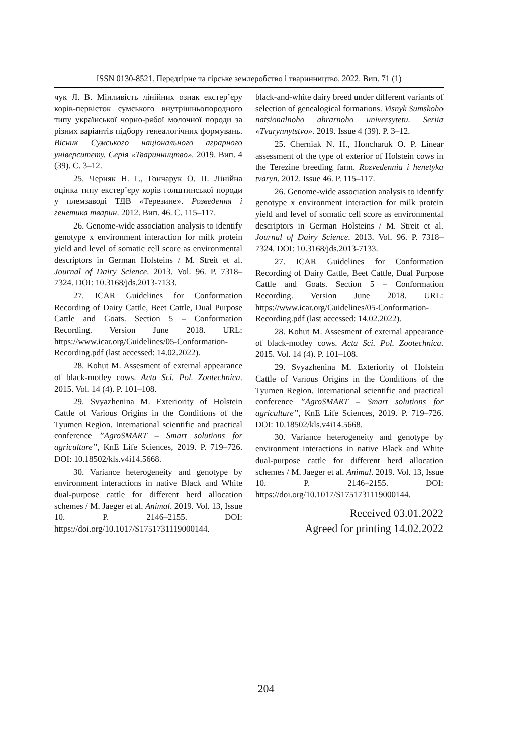ISSN 0130-8521. Передгірне та гірське землеробство і тваринництво. 2022. Вип. 71 (1)
чук Л. В. Мінливість лінійних ознак екстер’єру корів-первісток сумського внутрішньопородного типу української чорно-рябої молочної породи за різних варіантів підбору генеалогічних формувань. Вісник Сумського національного аграрного університету. Серія «Тваринництво». 2019. Вип. 4 (39). С. 3–12.
25. Черняк Н. Г., Гончарук О. П. Лінійна оцінка типу екстер’єру корів голштинської породи у племзаводі ТДВ «Терезине». Розведення і генетика тварин. 2012. Вип. 46. С. 115–117.
26. Genome-wide association analysis to identify genotype x environment interaction for milk protein yield and level of somatic cell score as environmental descriptors in German Holsteins / M. Streit et al. Journal of Dairy Science. 2013. Vol. 96. P. 7318–7324. DOI: 10.3168/jds.2013-7133.
27. ICAR Guidelines for Conformation Recording of Dairy Cattle, Beet Cattle, Dual Purpose Cattle and Goats. Section 5 – Conformation Recording. Version June 2018. URL: https://www.icar.org/Guidelines/05-Conformation-Recording.pdf (last accessed: 14.02.2022).
28. Kohut M. Assesment of external appearance of black-motley cows. Acta Sci. Pol. Zootechnica. 2015. Vol. 14 (4). P. 101–108.
29. Svyazhenina M. Exteriority of Holstein Cattle of Various Origins in the Conditions of the Tyumen Region. International scientific and practical conference ”AgroSMART – Smart solutions for agriculture”, KnE Life Sciences, 2019. P. 719–726. DOI: 10.18502/kls.v4i14.5668.
30. Variance heterogeneity and genotype by environment interactions in native Black and White dual-purpose cattle for different herd allocation schemes / M. Jaeger et al. Animal. 2019. Vol. 13, Issue 10. P. 2146–2155. DOI: https://doi.org/10.1017/S1751731119000144.
black-and-white dairy breed under different variants of selection of genealogical formations. Visnyk Sumskoho natsionalnoho ahrarnoho universytetu. Seriia «Tvarynnytstvo». 2019. Issue 4 (39). P. 3–12.
25. Cherniak N. H., Honcharuk O. P. Linear assessment of the type of exterior of Holstein cows in the Terezine breeding farm. Rozvedennia i henetyka tvaryn. 2012. Issue 46. P. 115–117.
26. Genome-wide association analysis to identify genotype x environment interaction for milk protein yield and level of somatic cell score as environmental descriptors in German Holsteins / M. Streit et al. Journal of Dairy Science. 2013. Vol. 96. P. 7318–7324. DOI: 10.3168/jds.2013-7133.
27. ICAR Guidelines for Conformation Recording of Dairy Cattle, Beet Cattle, Dual Purpose Cattle and Goats. Section 5 – Conformation Recording. Version June 2018. URL: https://www.icar.org/Guidelines/05-Conformation-Recording.pdf (last accessed: 14.02.2022).
28. Kohut M. Assesment of external appearance of black-motley cows. Acta Sci. Pol. Zootechnica. 2015. Vol. 14 (4). P. 101–108.
29. Svyazhenina M. Exteriority of Holstein Cattle of Various Origins in the Conditions of the Tyumen Region. International scientific and practical conference ”AgroSMART – Smart solutions for agriculture”, KnE Life Sciences, 2019. P. 719–726. DOI: 10.18502/kls.v4i14.5668.
30. Variance heterogeneity and genotype by environment interactions in native Black and White dual-purpose cattle for different herd allocation schemes / M. Jaeger et al. Animal. 2019. Vol. 13, Issue 10. P. 2146–2155. DOI: https://doi.org/10.1017/S1751731119000144.
Received 03.01.2022
Agreed for printing 14.02.2022
204